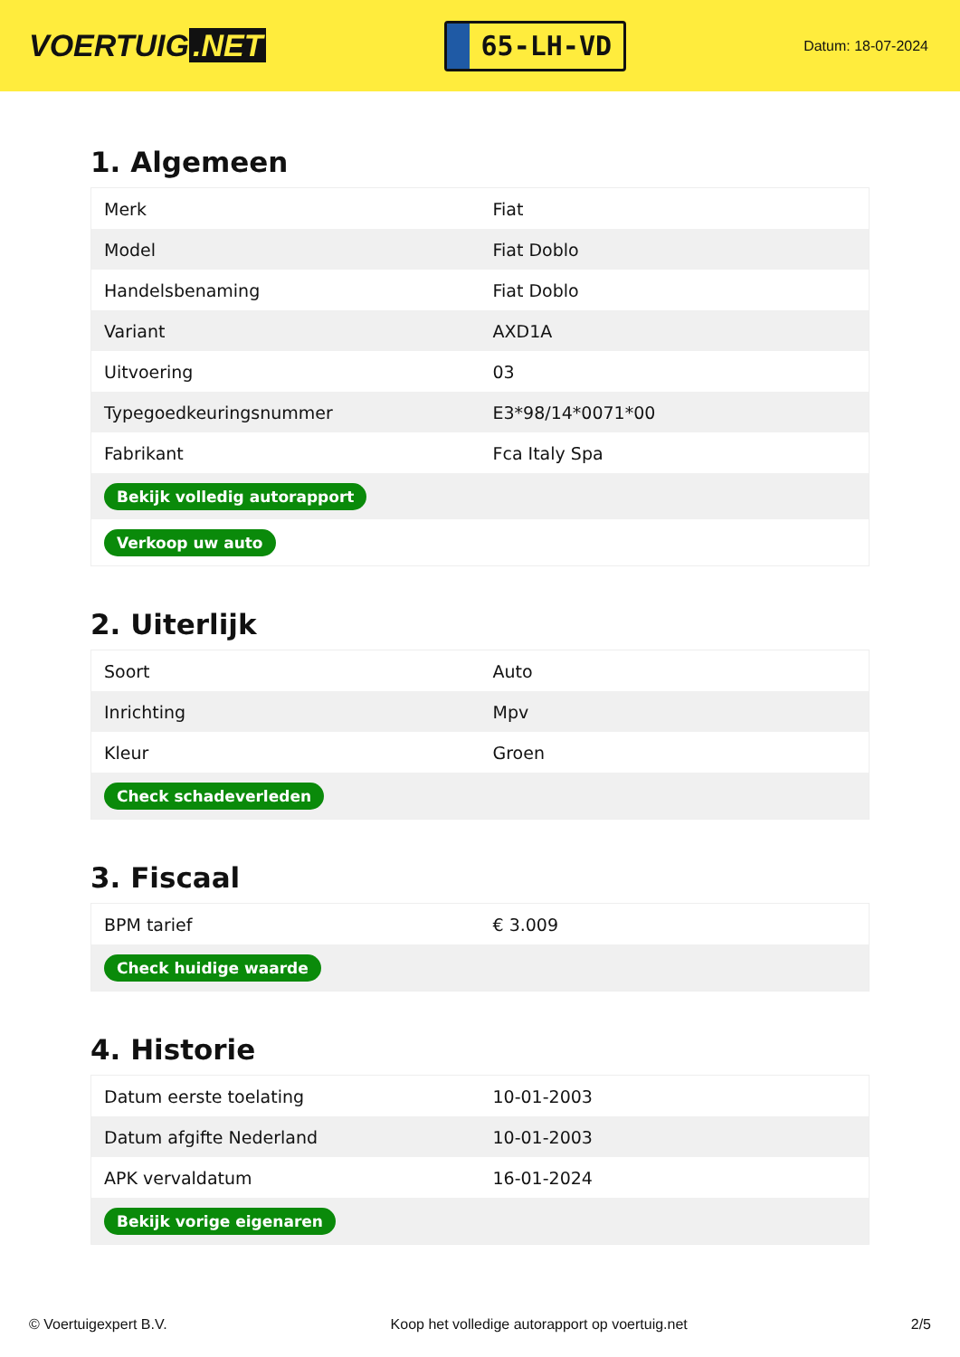VOERTUIG.NET
65-LH-VD
Datum: 18-07-2024
1. Algemeen
| Merk | Fiat |
| Model | Fiat Doblo |
| Handelsbenaming | Fiat Doblo |
| Variant | AXD1A |
| Uitvoering | 03 |
| Typegoedkeuringsnummer | E3*98/14*0071*00 |
| Fabrikant | Fca Italy Spa |
| Bekijk volledig autorapport | |
| Verkoop uw auto | |
2. Uiterlijk
| Soort | Auto |
| Inrichting | Mpv |
| Kleur | Groen |
| Check schadeverleden | |
3. Fiscaal
| BPM tarief | € 3.009 |
| Check huidige waarde | |
4. Historie
| Datum eerste toelating | 10-01-2003 |
| Datum afgifte Nederland | 10-01-2003 |
| APK vervaldatum | 16-01-2024 |
| Bekijk vorige eigenaren | |
© Voertuigexpert B.V. Koop het volledige autorapport op voertuig.net 2/5